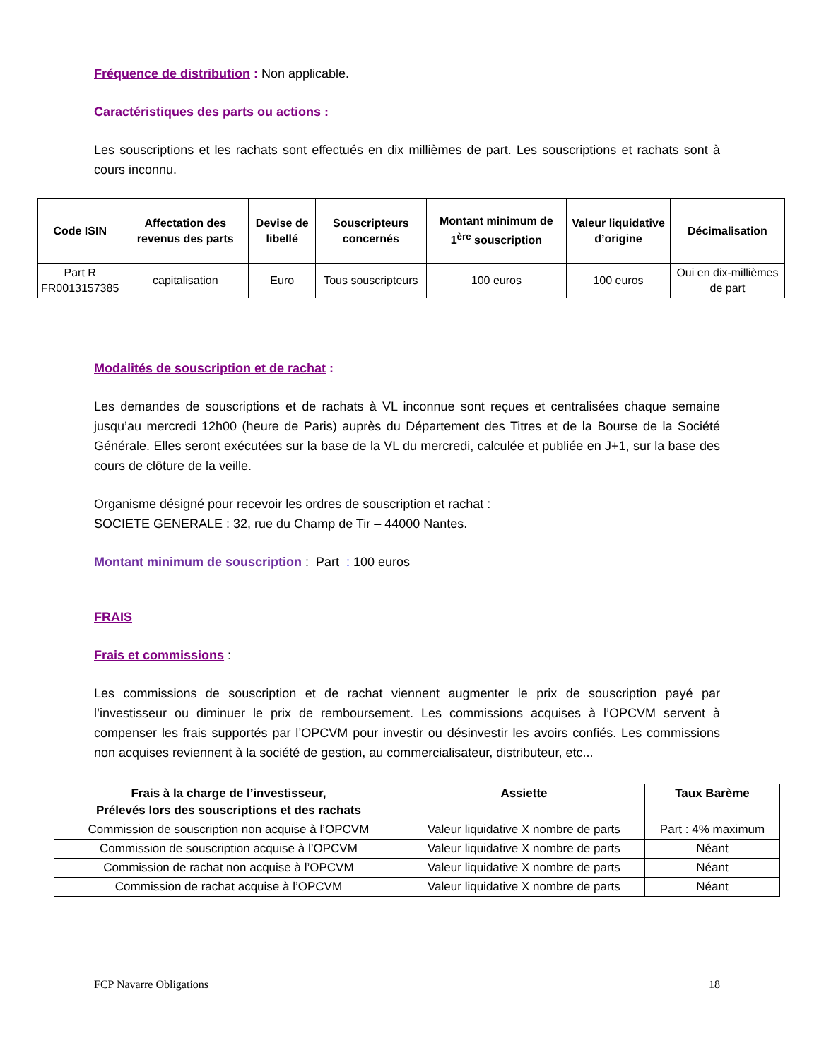Fréquence de distribution : Non applicable.
Caractéristiques des parts ou actions :
Les souscriptions et les rachats sont effectués en dix millièmes de part. Les souscriptions et rachats sont à cours inconnu.
| Code ISIN | Affectation des revenus des parts | Devise de libellé | Souscripteurs concernés | Montant minimum de 1<sup>ère</sup> souscription | Valeur liquidative d’origine | Décimalisation |
| --- | --- | --- | --- | --- | --- | --- |
| Part R FR0013157385 | capitalisation | Euro | Tous souscripteurs | 100 euros | 100 euros | Oui en dix-millièmes de part |
Modalités de souscription et de rachat :
Les demandes de souscriptions et de rachats à VL inconnue sont reçues et centralisées chaque semaine jusqu’au mercredi 12h00 (heure de Paris) auprès du Département des Titres et de la Bourse de la Société Générale. Elles seront exécutées sur la base de la VL du mercredi, calculée et publiée en J+1, sur la base des cours de clôture de la veille.
Organisme désigné pour recevoir les ordres de souscription et rachat :
SOCIETE GENERALE : 32, rue du Champ de Tir – 44000 Nantes.
Montant minimum de souscription : Part : 100 euros
FRAIS
Frais et commissions :
Les commissions de souscription et de rachat viennent augmenter le prix de souscription payé par l’investisseur ou diminuer le prix de remboursement. Les commissions acquises à l’OPCVM servent à compenser les frais supportés par l’OPCVM pour investir ou désinvestir les avoirs confiés. Les commissions non acquises reviennent à la société de gestion, au commercialisateur, distributeur, etc...
| Frais à la charge de l’investisseur, Prélevés lors des souscriptions et des rachats | Assiette | Taux Barème |
| --- | --- | --- |
| Commission de souscription non acquise à l’OPCVM | Valeur liquidative X nombre de parts | Part : 4% maximum |
| Commission de souscription acquise à l’OPCVM | Valeur liquidative X nombre de parts | Néant |
| Commission de rachat non acquise à l’OPCVM | Valeur liquidative X nombre de parts | Néant |
| Commission de rachat acquise à l’OPCVM | Valeur liquidative X nombre de parts | Néant |
FCP Navarre Obligations 18